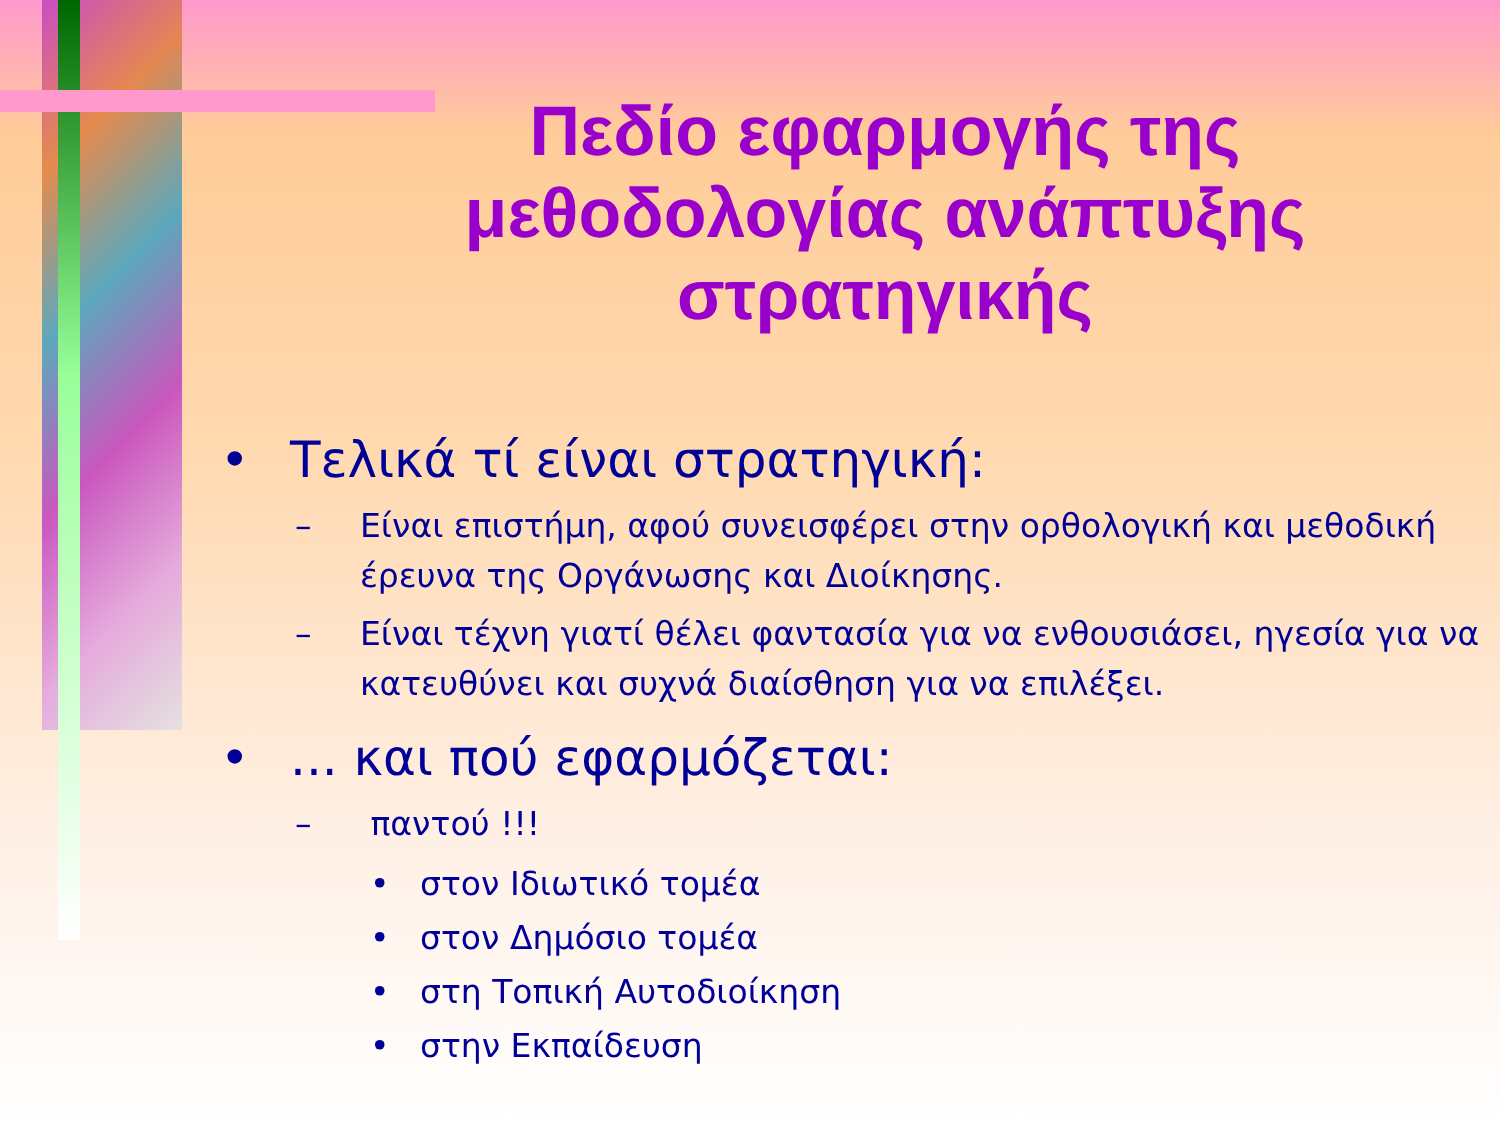Πεδίο εφαρμογής της μεθοδολογίας ανάπτυξης στρατηγικής
• Τελικά τί είναι στρατηγική:
– Είναι επιστήμη, αφού συνεισφέρει στην ορθολογική και μεθοδική έρευνα της Οργάνωσης και Διοίκησης.
– Είναι τέχνη γιατί θέλει φαντασία για να ενθουσιάσει, ηγεσία για να κατευθύνει και συχνά διαίσθηση για να επιλέξει.
•... και πού εφαρμόζεται:
– παντού !!!
• στον Ιδιωτικό τομέα
• στον Δημόσιο τομέα
• στη Τοπική Αυτοδιοίκηση
• στην Εκπαίδευση